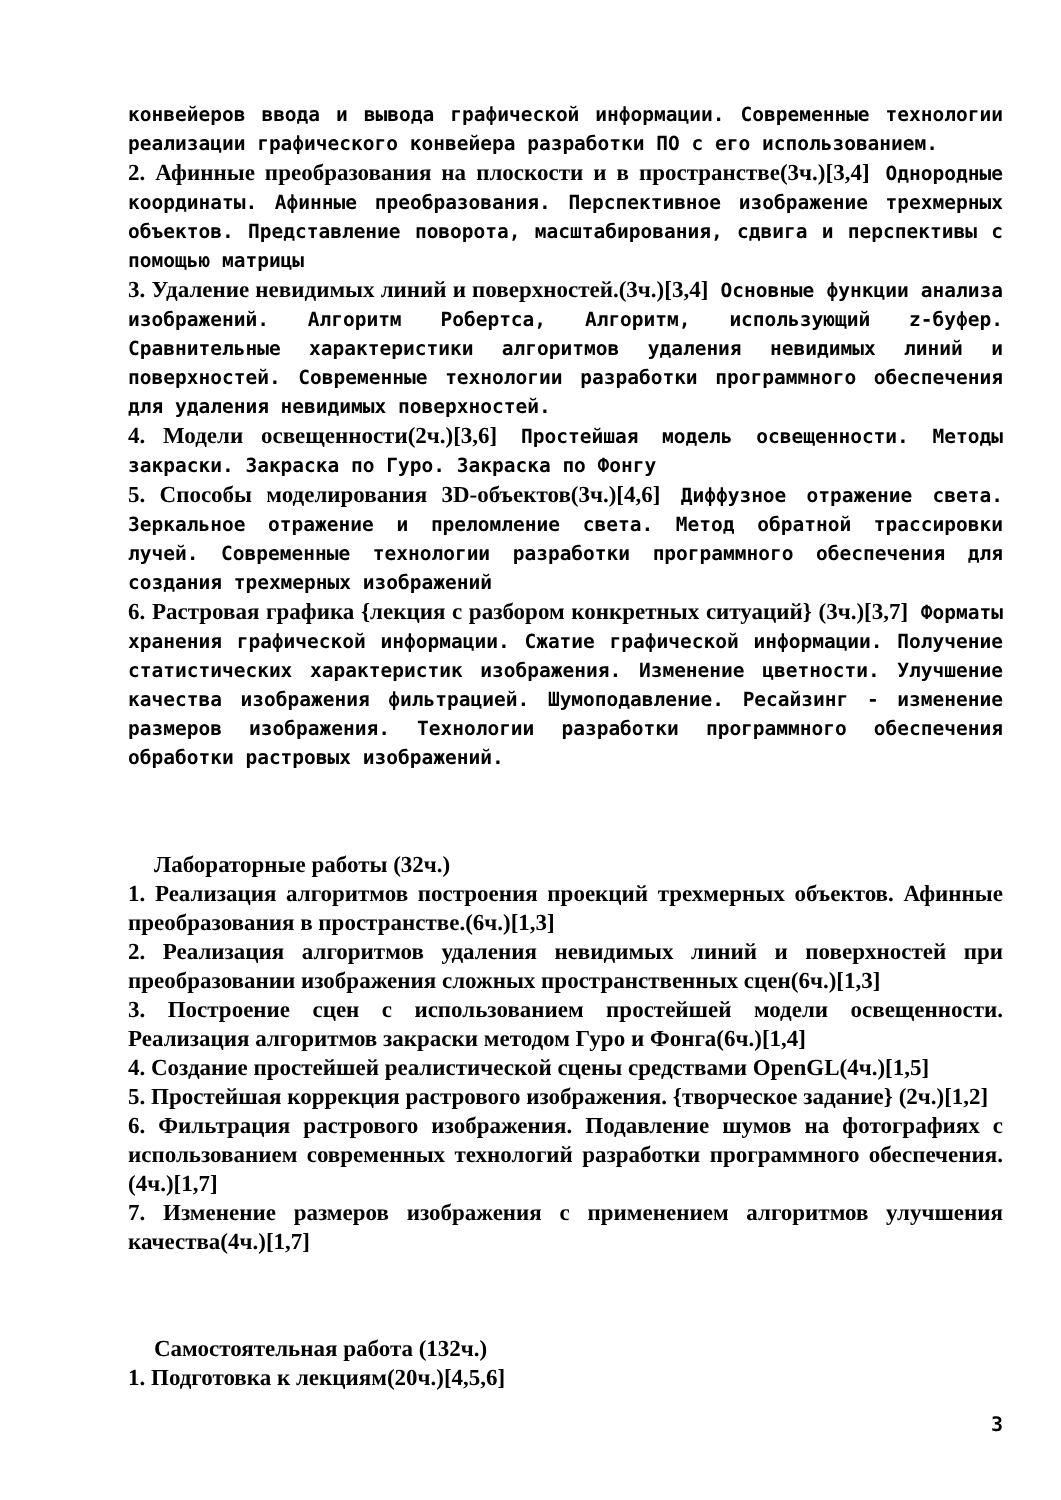конвейеров ввода и вывода графической информации. Современные технологии реализации графического конвейера разработки ПО с его использованием.
2. Афинные преобразования на плоскости и в пространстве(3ч.)[3,4] Однородные координаты. Афинные преобразования. Перспективное изображение трехмерных объектов. Представление поворота, масштабирования, сдвига и перспективы с помощью матрицы
3. Удаление невидимых линий и поверхностей.(3ч.)[3,4] Основные функции анализа изображений. Алгоритм Робертса, Алгоритм, использующий z-буфер. Сравнительные характеристики алгоритмов удаления невидимых линий и поверхностей. Современные технологии разработки программного обеспечения для удаления невидимых поверхностей.
4. Модели освещенности(2ч.)[3,6] Простейшая модель освещенности. Методы закраски. Закраска по Гуро. Закраска по Фонгу
5. Способы моделирования 3D-объектов(3ч.)[4,6] Диффузное отражение света. Зеркальное отражение и преломление света. Метод обратной трассировки лучей. Современные технологии разработки программного обеспечения для создания трехмерных изображений
6. Растровая графика {лекция с разбором конкретных ситуаций} (3ч.)[3,7] Форматы хранения графической информации. Сжатие графической информации. Получение статистических характеристик изображения. Изменение цветности. Улучшение качества изображения фильтрацией. Шумоподавление. Ресайзинг - изменение размеров изображения. Технологии разработки программного обеспечения обработки растровых изображений.
Лабораторные работы (32ч.)
1. Реализация алгоритмов построения проекций трехмерных объектов. Афинные преобразования в пространстве.(6ч.)[1,3]
2. Реализация алгоритмов удаления невидимых линий и поверхностей при преобразовании изображения сложных пространственных сцен(6ч.)[1,3]
3. Построение сцен с использованием простейшей модели освещенности. Реализация алгоритмов закраски методом Гуро и Фонга(6ч.)[1,4]
4. Создание простейшей реалистической сцены средствами OpenGL(4ч.)[1,5]
5. Простейшая коррекция растрового изображения. {творческое задание} (2ч.)[1,2]
6. Фильтрация растрового изображения. Подавление шумов на фотографиях с использованием современных технологий разработки программного обеспечения.(4ч.)[1,7]
7. Изменение размеров изображения с применением алгоритмов улучшения качества(4ч.)[1,7]
Самостоятельная работа (132ч.)
1. Подготовка к лекциям(20ч.)[4,5,6]
3